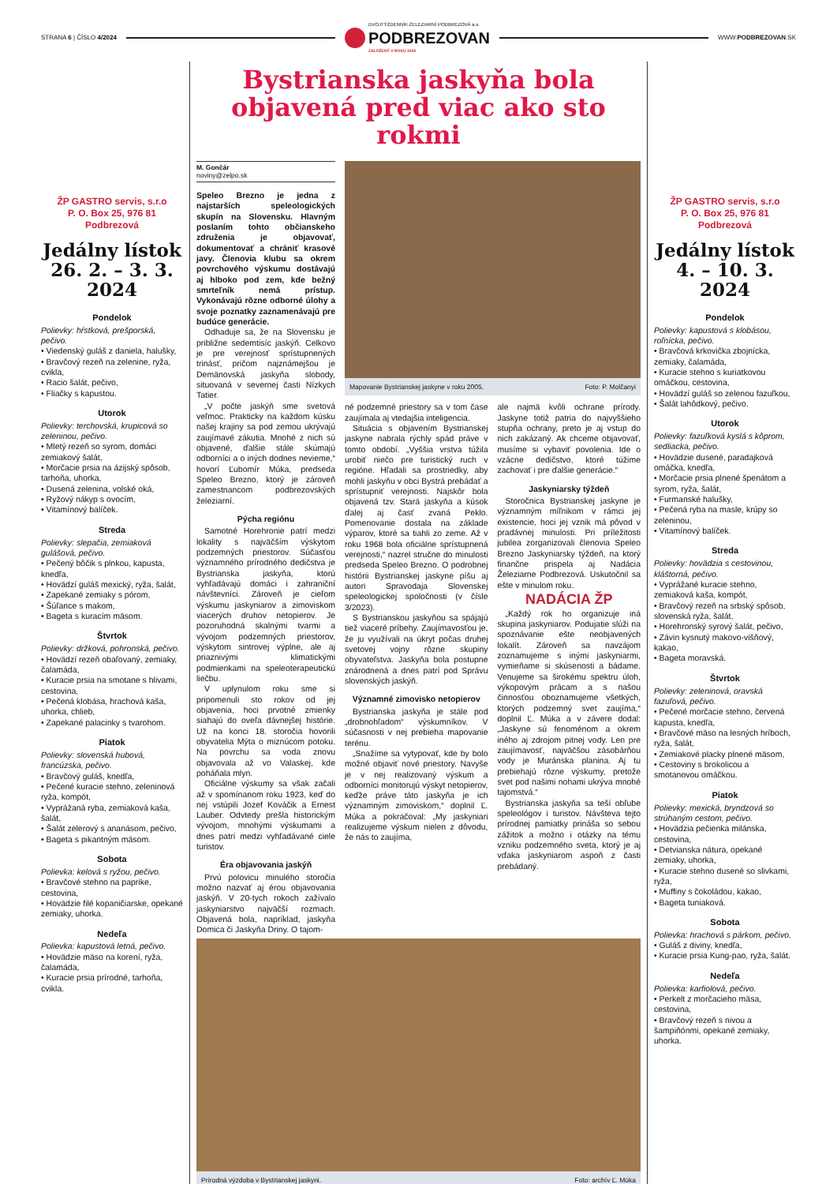STRANA 6 | ČÍSLO 4/2024 DVOJTÝŽDENNÍK ŽELEZIARNÍ PODBREZOVÁ a.s.
PODBREZOVAN
ZALOŽENÝ V ROKU 1930 WWW.PODBREZOVAN.SK
ŽP GASTRO servis, s.r.o
P. O. Box 25, 976 81 Podbrezová
Jedálny lístok 26. 2. – 3. 3. 2024
Pondelok
Polievky: hŕstková, prešporská, pečivo.
• Viedenský guláš z daniela, halušky,
• Bravčový rezeň na zelenine, ryža, cvikla,
• Racio šalát, pečivo,
• Fliačky s kapustou.
Utorok
Polievky: terchovská, krupicová so zeleninou, pečivo.
• Mletý rezeň so syrom, domáci zemiakový šalát,
• Morčacie prsia na ázijský spôsob, tarhoňa, uhorka,
• Dusená zelenina, volské oká,
• Ryžový nákyp s ovocím,
• Vitamínový balíček.
Streda
Polievky: slepačia, zemiaková gulášová, pečivo.
• Pečený bôčik s plnkou, kapusta, knedľa,
• Hovädzí guláš mexický, ryža, šalát,
• Zapekané zemiaky s pórom,
• Šúľance s makom,
• Bageta s kuracím mäsom.
Štvrtok
Polievky: držková, pohronská, pečivo.
• Hovädzí rezeň obaľovaný, zemiaky, čalamáda,
• Kuracie prsia na smotane s hlivami, cestovina,
• Pečená klobása, hrachová kaša, uhorka, chlieb,
• Zapekané palacinky s tvarohom.
Piatok
Polievky: slovenská hubová, francúzska, pečivo.
• Bravčový guláš, knedľa,
• Pečené kuracie stehno, zeleninová ryža, kompót,
• Vyprážaná ryba, zemiaková kaša, šalát,
• Šalát zelerový s ananásom, pečivo,
• Bageta s pikantným mäsom.
Sobota
Polievka: kelová s ryžou, pečivo.
• Bravčové stehno na paprike, cestovina,
• Hovädzie filé kopaničiarske, opekané zemiaky, uhorka.
Nedeľa
Polievka: kapustová letná, pečivo.
• Hovädzie mäso na korení, ryža, čalamáda,
• Kuracie prsia prírodné, tarhoňa, cvikla.
Bystrianska jaskyňa bola objavená pred viac ako sto rokmi
M. Gončár
noviny@zelpo.sk
Speleo Brezno je jedna z najstarších speleologických skupín na Slovensku. Hlavným poslaním tohto občianskeho združenia je objavovať, dokumentovať a chrániť krasové javy. Členovia klubu sa okrem povrchového výskumu dostávajú aj hlboko pod zem, kde bežný smrteľník nemá prístup. Vykonávajú rôzne odborné úlohy a svoje poznatky zaznamenávajú pre budúce generácie.
Odhaduje sa, že na Slovensku je približne sedemtisíc jaskýň. Celkovo je pre verejnosť sprístupnených trinásť, pričom najznámejšou je Demänovská jaskyňa slobody, situovaná v severnej časti Nízkych Tatier.
„V počte jaskýň sme svetová veľmoc. Prakticky na každom kúsku našej krajiny sa pod zemou ukrývajú zaujímavé zákutia. Mnohé z nich sú objavené, ďalšie stále skúmajú odborníci a o iných dodnes nevieme,“ hovorí Ľubomír Múka, predseda Speleo Brezno, ktorý je zároveň zamestnancom podbrezovských železiarní.
Pýcha regiónu
Samotné Horehronie patrí medzi lokality s najväčším výskytom podzemných priestorov. Súčasťou významného prírodného dedičstva je Bystrianska jaskyňa, ktorú vyhľadávajú domáci i zahraniční návštevníci. Zároveň je cieľom výskumu jaskyniarov a zimoviskom viacerých druhov netopierov. Je pozoruhodná skalnými tvarmi a vývojom podzemných priestorov, výskytom sintrovej výplne, ale aj priaznivými klimatickými podmienkami na speleoterapeutickú liečbu.
V uplynulom roku sme si pripomenuli sto rokov od jej objavenia, hoci prvotné zmienky siahajú do oveľa dávnejšej histórie. Už na konci 18. storočia hovorili obyvatelia Mýta o miznúcom potoku. Na povrchu sa voda znovu objavovala až vo Valaskej, kde poháňala mlyn.
Oficiálne výskumy sa však začali až v spomínanom roku 1923, keď do nej vstúpili Jozef Kováčik a Ernest Lauber. Odvtedy prešla historickým vývojom, mnohými výskumami a dnes patrí medzi vyhľadávané ciele turistov.
Éra objavovania jaskýň
Prvú polovicu minulého storočia možno nazvať aj érou objavovania jaskýň. V 20-tych rokoch zažívalo jaskyniarstvo najväčší rozmach. Objavená bola, napríklad, jaskyňa Domica či Jaskyňa Driny. O tajom-
Mapovanie Bystrianskej jaskyne v roku 2005. Foto: P. Molčanyi
né podzemné priestory sa v tom čase zaujímala aj vtedajšia inteligencia.
Situácia s objavením Bystrianskej jaskyne nabrala rýchly spád práve v tomto období. „Vyššia vrstva túžila urobiť niečo pre turistický ruch v regióne. Hľadali sa prostriedky, aby mohli jaskyňu v obci Bystrá prebádať a sprístupniť verejnosti. Najskôr bola objavená tzv. Stará jaskyňa a kúsok ďalej aj časť zvaná Peklo. Pomenovanie dostala na základe výparov, ktoré sa tiahli zo zeme. Až v roku 1968 bola oficiálne sprístupnená verejnosti,“ nazrel stručne do minulosti predseda Speleo Brezno. O podrobnej histórii Bystrianskej jaskyne píšu aj autori Spravodaja Slovenskej speleologickej spoločnosti (v čísle 3/2023).
S Bystrianskou jaskyňou sa spájajú tiež viaceré príbehy. Zaujímavosťou je, že ju využívali na úkryt počas druhej svetovej vojny rôzne skupiny obyvateľstva. Jaskyňa bola postupne znárodnená a dnes patrí pod Správu slovenských jaskýň.
Významné zimovisko netopierov
Bystrianska jaskyňa je stále pod „drobnohľadom“ výskumníkov. V súčasnosti v nej prebieha mapovanie terénu.
„Snažíme sa vytypovať, kde by bolo možné objaviť nové priestory. Navyše je v nej realizovaný výskum a odborníci monitorujú výskyt netopierov, keďže práve táto jaskyňa je ich významným zimoviskom,“ doplnil Ľ. Múka a pokračoval: „My jaskyniari realizujeme výskum nielen z dôvodu, že nás to zaujíma,
ale najmä kvôli ochrane prírody. Jaskyne totiž patria do najvyššieho stupňa ochrany, preto je aj vstup do nich zakázaný. Ak chceme objavovať, musíme si vybaviť povolenia. Ide o vzácne dedičstvo, ktoré túžime zachovať i pre ďalšie generácie.“
Jaskyniarsky týždeň
Storočnica Bystrianskej jaskyne je významným míľnikom v rámci jej existencie, hoci jej vznik má pôvod v pradávnej minulosti. Pri príležitosti jubilea zorganizovali členovia Speleo Brezno Jaskyniarsky týždeň, na ktorý finančne prispela aj Nadácia Železiarne Podbrezová. Uskutočnil sa ešte v minulom roku.
NADÁCIA ŽP
„Každý rok ho organizuje iná skupina jaskyniarov. Podujatie slúži na spoznávanie ešte neobjavených lokalít. Zároveň sa navzájom zoznamujeme s inými jaskyniarmi, vymieňame si skúsenosti a bádame. Venujeme sa širokému spektru úloh, výkopovým prácam a s našou činnosťou oboznamujeme všetkých, ktorých podzemný svet zaujíma,“ doplnil Ľ. Múka a v závere dodal: „Jaskyne sú fenoménom a okrem iného aj zdrojom pitnej vody. Len pre zaujímavosť, najväčšou zásobárňou vody je Muránska planina. Aj tu prebiehajú rôzne výskumy, pretože svet pod našimi nohami ukrýva mnohé tajomstvá.“
Bystrianska jaskyňa sa teší obľube speleológov i turistov. Návšteva tejto prírodnej pamiatky prináša so sebou zážitok a možno i otázky na tému vzniku podzemného sveta, ktorý je aj vďaka jaskyniarom aspoň z časti prebádaný.
Prírodná výzdoba v Bystrianskej jaskyni. Foto: archív Ľ. Múka
ŽP GASTRO servis, s.r.o
P. O. Box 25, 976 81 Podbrezová
Jedálny lístok 4. – 10. 3. 2024
Pondelok
Polievky: kapustová s klobásou, roľnícka, pečivo.
• Bravčová krkovička zbojnícka, zemiaky, čalamáda,
• Kuracie stehno s kuriatkovou omáčkou, cestovina,
• Hovädzí guláš so zelenou fazuľkou,
• Šalát lahôdkový, pečivo.
Utorok
Polievky: fazuľková kyslá s kôprom, sedliacka, pečivo.
• Hovädzie dusené, paradajková omáčka, knedľa,
• Morčacie prsia plnené špenátom a syrom, ryža, šalát,
• Furmanské halušky,
• Pečená ryba na masle, krúpy so zeleninou,
• Vitamínový balíček.
Streda
Polievky: hovädzia s cestovinou, kláštorná, pečivo.
• Vyprážané kuracie stehno, zemiaková kaša, kompót,
• Bravčový rezeň na srbský spôsob, slovenská ryža, šalát,
• Horehronský syrový šalát, pečivo,
• Závin kysnutý makovo-višňový, kakao,
• Bageta moravská.
Štvrtok
Polievky: zeleninová, oravská fazuľová, pečivo.
• Pečené morčacie stehno, červená kapusta, knedľa,
• Bravčové mäso na lesných hríboch, ryža, šalát,
• Zemiakové placky plnené mäsom,
• Cestoviny s brokolicou a smotanovou omáčkou.
Piatok
Polievky: mexická, bryndzová so strúhaným cestom, pečivo.
• Hovädzia pečienka milánska, cestovina,
• Detvianska nátura, opekané zemiaky, uhorka,
• Kuracie stehno dusené so slivkami, ryža,
• Muffiny s čokoládou, kakao,
• Bageta tuniaková.
Sobota
Polievka: hrachová s párkom, pečivo.
• Guláš z diviny, knedľa,
• Kuracie prsia Kung-pao, ryža, šalát.
Nedeľa
Polievka: karfiolová, pečivo.
• Perkelt z morčacieho mäsa, cestovina,
• Bravčový rezeň s nivou a šampiňónmi, opekané zemiaky, uhorka.